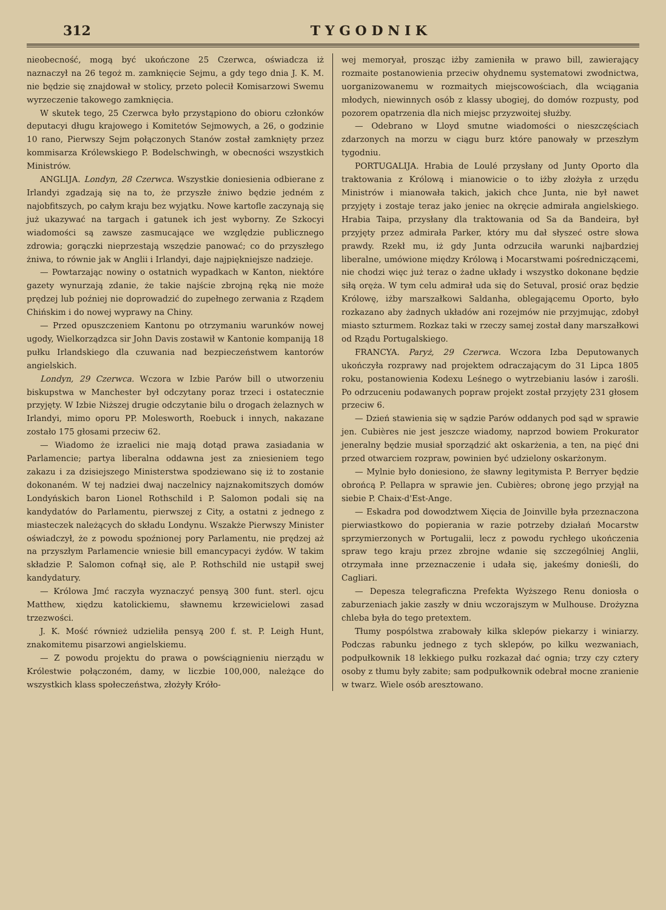312 T Y G O D N I K
nieobecność, mogą być ukończone 25 Czerwca, oświadcza iż naznaczył na 26 tegoż m. zamknięcie Sejmu, a gdy tego dnia J. K. M. nie będzie się znajdował w stolicy, przeto polecił Komisarzowi Swemu wyrzeczenie takowego zamknięcia.
W skutek tego, 25 Czerwca było przystąpiono do obioru członków deputacyi długu krajowego i Komitetów Sejmowych, a 26, o godzinie 10 rano, Pierwszy Sejm połączonych Stanów został zamknięty przez kommisarza Królewskiego P. Bodelschwingh, w obecności wszystkich Ministrów.
ANGLIJA. Londyn, 28 Czerwca. Wszystkie doniesienia odbierane z Irlandyi zgadzają się na to, że przyszłe żniwo będzie jedném z najobfitszych, po całym kraju bez wyjątku. Nowe kartofle zaczynają się już ukazywać na targach i gatunek ich jest wyborny. Ze Szkocyi wiadomości są zawsze zasmucające we względzie publicznego zdrowia; gorączki nieprzestają wszędzie panować; co do przyszłego żniwa, to równie jak w Anglii i Irlandyi, daje najpiękniejsze nadzieje.
— Powtarzając nowiny o ostatnich wypadkach w Kanton, niektóre gazety wynurzają zdanie, że takie najście zbrojną ręką nie może prędzej lub poźniej nie doprowadzić do zupełnego zerwania z Rządem Chińskim i do nowej wyprawy na Chiny.
— Przed opuszczeniem Kantonu po otrzymaniu warunków nowej ugody, Wielkorządzca sir John Davis zostawił w Kantonie kompaniją 18 pułku Irlandskiego dla czuwania nad bezpieczeństwem kantorów angielskich.
Londyn, 29 Czerwca. Wczora w Izbie Parów bill o utworzeniu biskupstwa w Manchester był odczytany poraz trzeci i ostatecznie przyjęty. W Izbie Niższej drugie odczytanie bilu o drogach żelaznych w Irlandyi, mimo oporu PP. Molesworth, Roebuck i innych, nakazane zostało 175 głosami przeciw 62.
— Wiadomo że izraelici nie mają dotąd prawa zasiadania w Parlamencie; partya liberalna oddawna jest za zniesieniem tego zakazu i za dzisiejszego Ministerstwa spodziewano się iż to zostanie dokonaném. W tej nadziei dwaj naczelnicy najznakomitszych domów Londyńskich baron Lionel Rothschild i P. Salomon podali się na kandydatów do Parlamentu, pierwszej z City, a ostatni z jednego z miasteczek należących do składu Londynu. Wszakże Pierwszy Minister oświadczył, że z powodu spoźnionej pory Parlamentu, nie prędzej aż na przyszłym Parlamencie wniesie bill emancypacyi żydów. W takim składzie P. Salomon cofnął się, ale P. Rothschild nie ustąpił swej kandydatury.
— Królowa Jmć raczyła wyznaczyć pensyą 300 funt. sterl. ojcu Matthew, xiędzu katolickiemu, sławnemu krzewicielowi zasad trzezwości.
J. K. Mość również udzieliła pensyą 200 f. st. P. Leigh Hunt, znakomitemu pisarzowi angielskiemu.
— Z powodu projektu do prawa o powściągnieniu nierządu w Królestwie połączoném, damy, w liczbie 100,000, należące do wszystkich klass społeczeństwa, złożyły Króło-
wej memoryał, prosząc iżby zamieniła w prawo bill, zawierający rozmaite postanowienia przeciw ohydnemu systematowi zwodnictwa, uorganizowanemu w rozmaitych miejscowościach, dla wciągania młodych, niewinnych osób z klassy ubogiej, do domów rozpusty, pod pozorem opatrzenia dla nich miejsc przyzwoitej służby.
— Odebrano w Lloyd smutne wiadomości o nieszczęściach zdarzonych na morzu w ciągu burz które panowały w przeszłym tygodniu.
PORTUGALIJA. Hrabia de Loulé przysłany od Junty Oporto dla traktowania z Królową i mianowicie o to iżby złożyła z urzędu Ministrów i mianowała takich, jakich chce Junta, nie był nawet przyjęty i zostaje teraz jako jeniec na okręcie admirała angielskiego. Hrabia Taipa, przysłany dla traktowania od Sa da Bandeira, był przyjęty przez admirała Parker, który mu dał słyszeć ostre słowa prawdy. Rzekł mu, iż gdy Junta odrzuciła warunki najbardziej liberalne, umówione między Królową i Mocarstwami pośredniczącemi, nie chodzi więc już teraz o żadne układy i wszystko dokonane będzie siłą oręża. W tym celu admirał uda się do Setuval, prosić oraz będzie Królowę, iżby marszałkowi Saldanha, oblegającemu Oporto, było rozkazano aby żadnych układów ani rozejmów nie przyjmując, zdobył miasto szturmem. Rozkaz taki w rzeczy samej został dany marszałkowi od Rządu Portugalskiego.
FRANCYA. Paryż, 29 Czerwca. Wczora Izba Deputowanych ukończyła rozprawy nad projektem odraczającym do 31 Lipca 1805 roku, postanowienia Kodexu Leśnego o wytrzebianiu lasów i zarośli. Po odrzuceniu podawanych popraw projekt został przyjęty 231 głosem przeciw 6.
— Dzień stawienia się w sądzie Parów oddanych pod sąd w sprawie jen. Cubières nie jest jeszcze wiadomy, naprzod bowiem Prokurator jeneralny będzie musiał sporządzić akt oskarżenia, a ten, na pięć dni przed otwarciem rozpraw, powinien być udzielony oskarżonym.
— Mylnie było doniesiono, że sławny legitymista P. Berryer będzie obrońcą P. Pellapra w sprawie jen. Cubières; obronę jego przyjął na siebie P. Chaix-d'Est-Ange.
— Eskadra pod dowodztwem Xięcia de Joinville była przeznaczona pierwiastkowo do popierania w razie potrzeby działań Mocarstw sprzymierzonych w Portugalii, lecz z powodu rychłego ukończenia spraw tego kraju przez zbrojne wdanie się szczególniej Anglii, otrzymała inne przeznaczenie i udała się, jakeśmy donieśli, do Cagliari.
— Depesza telegraficzna Prefekta Wyższego Renu doniosła o zaburzeniach jakie zaszły w dniu wczorajszym w Mulhouse. Drożyzna chleba była do tego pretextem.
Tłumy pospólstwa zrabowały kilka sklepów piekarzy i winiarzy. Podczas rabunku jednego z tych sklepów, po kilku wezwaniach, podpułkownik 18 lekkiego pułku rozkazał dać ognia; trzy czy cztery osoby z tłumu były zabite; sam podpułkownik odebrał mocne zranienie w twarz. Wiele osób aresztowano.